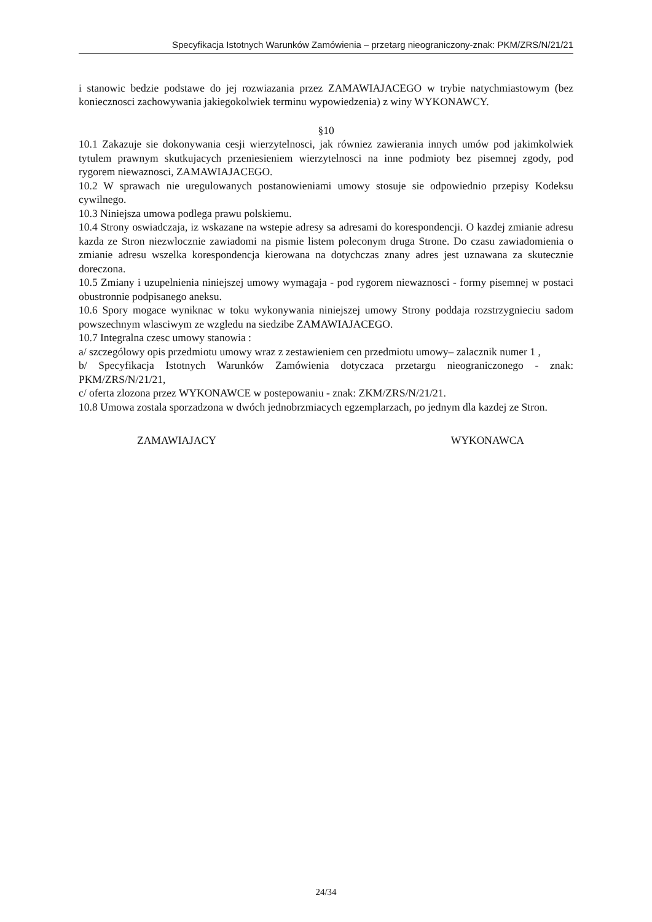Specyfikacja Istotnych Warunków Zamówienia – przetarg nieograniczony-znak: PKM/ZRS/N/21/21
i stanowic bedzie podstawe do jej rozwiazania przez ZAMAWIAJACEGO w trybie natychmiastowym (bez koniecznosci zachowywania jakiegokolwiek terminu wypowiedzenia) z winy WYKONAWCY.
§10
10.1 Zakazuje sie dokonywania cesji wierzytelnosci, jak równiez zawierania innych umów pod jakimkolwiek tytulem prawnym skutkujacych przeniesieniem wierzytelnosci na inne podmioty bez pisemnej zgody, pod rygorem niewaznosci, ZAMAWIAJACEGO.
10.2 W sprawach nie uregulowanych postanowieniami umowy stosuje sie odpowiednio przepisy Kodeksu cywilnego.
10.3 Niniejsza umowa podlega prawu polskiemu.
10.4 Strony oswiadczaja, iz wskazane na wstepie adresy sa adresami do korespondencji. O kazdej zmianie adresu kazda ze Stron niezwlocznie zawiadomi na pismie listem poleconym druga Strone. Do czasu zawiadomienia o zmianie adresu wszelka korespondencja kierowana na dotychczas znany adres jest uznawana za skutecznie doreczona.
10.5 Zmiany i uzupelnienia niniejszej umowy wymagaja - pod rygorem niewaznosci - formy pisemnej w postaci obustronnie podpisanego aneksu.
10.6 Spory mogace wyniknac w toku wykonywania niniejszej umowy Strony poddaja rozstrzygnieciu sadom powszechnym wlasciwym ze wzgledu na siedzibe ZAMAWIAJACEGO.
10.7 Integralna czesc umowy stanowia :
a/ szczególowy opis przedmiotu umowy wraz z zestawieniem cen przedmiotu umowy– zalacznik numer 1 ,
b/ Specyfikacja Istotnych Warunków Zamówienia dotyczaca przetargu nieograniczonego - znak: PKM/ZRS/N/21/21,
c/ oferta zlozona przez WYKONAWCE w postepowaniu - znak: ZKM/ZRS/N/21/21.
10.8 Umowa zostala sporzadzona w dwóch jednobrzmiacych egzemplarzach, po jednym dla kazdej ze Stron.
ZAMAWIAJACY WYKONAWCA
24/34